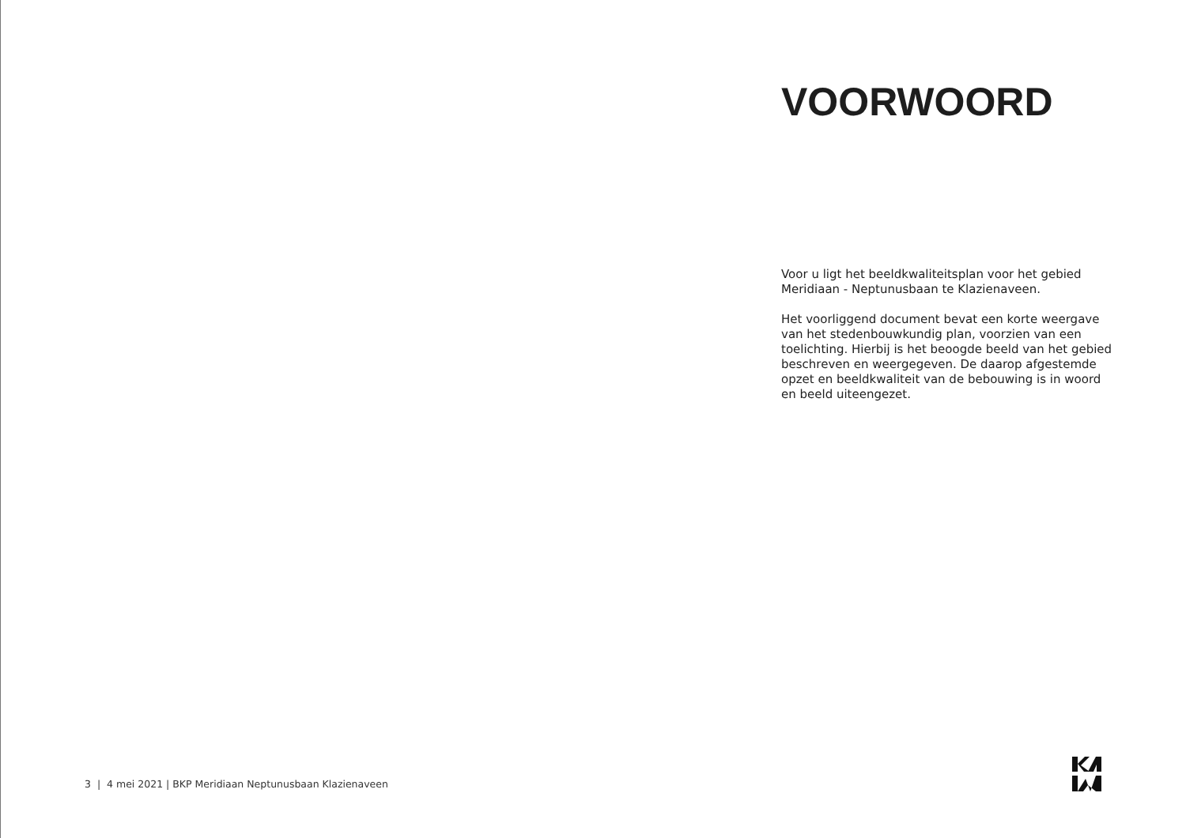VOORWOORD
Voor u ligt het beeldkwaliteitsplan voor het gebied Meridiaan - Neptunusbaan te Klazienaveen.
Het voorliggend document bevat een korte weergave van het stedenbouwkundig plan, voorzien van een toelichting. Hierbij is het beoogde beeld van het gebied beschreven en weergegeven. De daarop afgestemde opzet en beeldkwaliteit van de bebouwing is in woord en beeld uiteengezet.
3 | 4 mei 2021 | BKP Meridiaan Neptunusbaan Klazienaveen